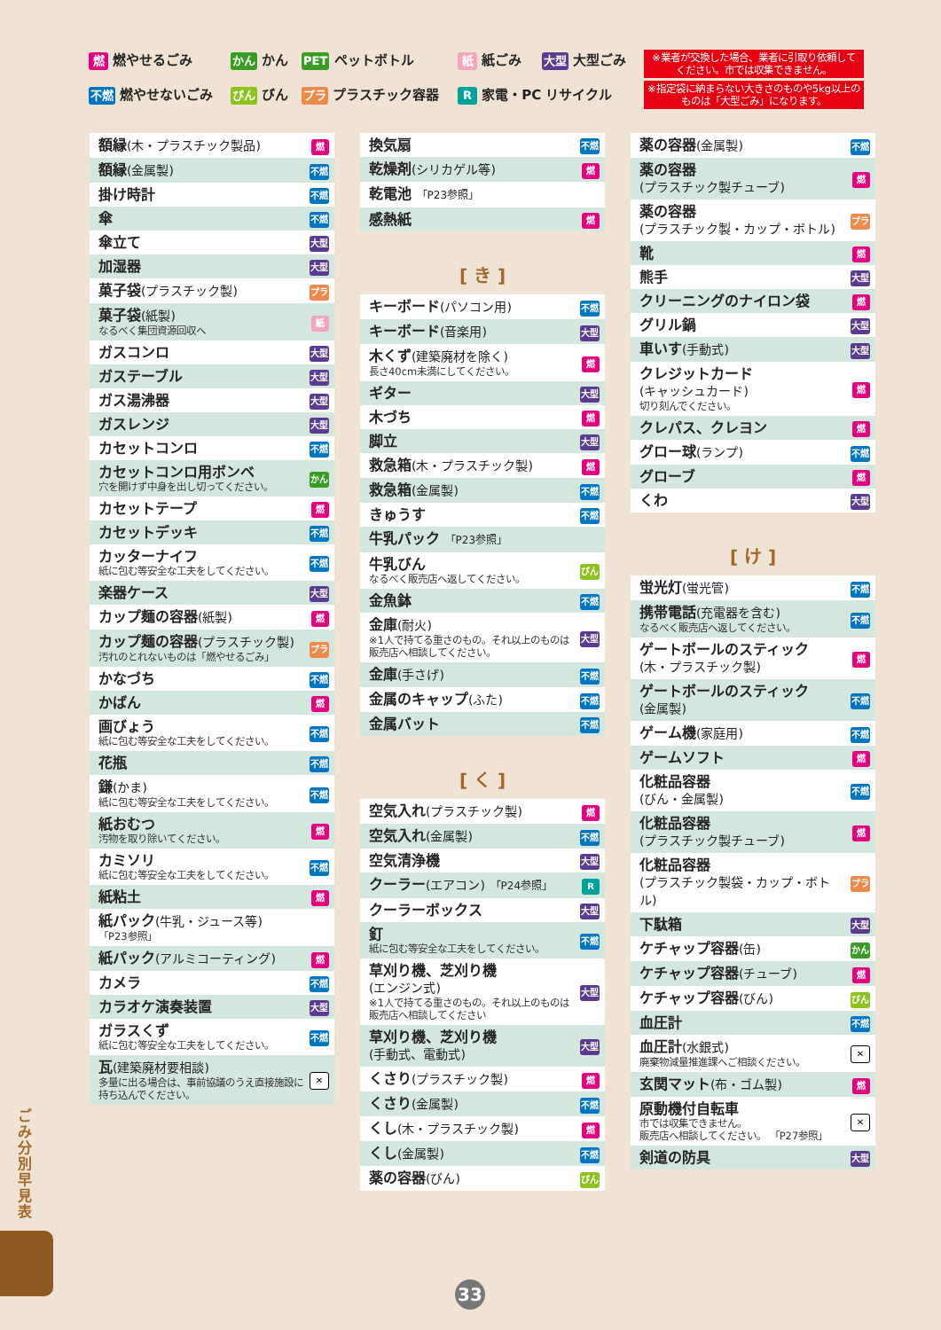燃 燃やせるごみ
かん かん
PET ペットボトル
紙 紙ごみ
大型 大型ごみ
不燃 燃やせないごみ
びん びん
プラ プラスチック容器
R 家電・PC リサイクル
※業者が交換した場合、業者に引取り依頼してください。市では収集できません。
※指定袋に納まらない大きさのものや5kg以上のものは「大型ごみ」になります。
| 額縁 (木・プラスチック製品) | 燃 |
| 額縁 (金属製) | 不燃 |
| 掛け時計 | 不燃 |
| 傘 | 不燃 |
| 傘立て | 大型 |
| 加湿器 | 大型 |
| 菓子袋 (プラスチック製) | プラ |
| 菓子袋 (紙製) なるべく集団資源回収へ | 紙 |
| ガスコンロ | 大型 |
| ガステーブル | 大型 |
| ガス湯沸器 | 大型 |
| ガスレンジ | 大型 |
| カセットコンロ | 不燃 |
| カセットコンロ用ボンベ 穴を開けず中身を出し切ってください。 | かん |
| カセットテープ | 燃 |
| カセットデッキ | 不燃 |
| カッターナイフ 紙に包む等安全な工夫をしてください。 | 不燃 |
| 楽器ケース | 大型 |
| カップ麺の容器 (紙製) | 燃 |
| カップ麺の容器 (プラスチック製) 汚れのとれないものは「燃やせるごみ」 | プラ |
| かなづち | 不燃 |
| かばん | 燃 |
| 画びょう 紙に包む等安全な工夫をしてください。 | 不燃 |
| 花瓶 | 不燃 |
| 鎌 (かま) 紙に包む等安全な工夫をしてください。 | 不燃 |
| 紙おむつ 汚物を取り除いてください。 | 燃 |
| カミソリ 紙に包む等安全な工夫をしてください。 | 不燃 |
| 紙粘土 | 燃 |
| 紙パック (牛乳・ジュース等) 「P23参照」 | |
| 紙パック (アルミコーティング) | 燃 |
| カメラ | 不燃 |
| カラオケ演奏装置 | 大型 |
| ガラスくず 紙に包む等安全な工夫をしてください。 | 不燃 |
| 瓦 (建築廃材要相談) 多量に出る場合は、事前協議のうえ直接施設に持ち込んでください。 | ✕ |
| 換気扇 | 不燃 |
| 乾燥剤 (シリカゲル等) | 燃 |
| 乾電池 「P23参照」 | |
| 感熱紙 | 燃 |
[ き ]
| キーボード (パソコン用) | 不燃 |
| キーボード (音楽用) | 大型 |
| 木くず (建築廃材を除く) 長さ40cm未満にしてください。 | 燃 |
| ギター | 大型 |
| 木づち | 燃 |
| 脚立 | 大型 |
| 救急箱 (木・プラスチック製) | 燃 |
| 救急箱 (金属製) | 不燃 |
| きゅうす | 不燃 |
| 牛乳パック 「P23参照」 | |
| 牛乳びん なるべく販売店へ返してください。 | びん |
| 金魚鉢 | 不燃 |
| 金庫 (耐火) ※1人で持てる重さのもの。それ以上のものは販売店へ相談してください。 | 大型 |
| 金庫 (手さげ) | 不燃 |
| 金属のキャップ (ふた) | 不燃 |
| 金属バット | 不燃 |
[ く ]
| 空気入れ (プラスチック製) | 燃 |
| 空気入れ (金属製) | 不燃 |
| 空気清浄機 | 大型 |
| クーラー (エアコン) 「P24参照」 | R |
| クーラーボックス | 大型 |
| 釘 紙に包む等安全な工夫をしてください。 | 不燃 |
| 草刈り機、芝刈り機 (エンジン式) ※1人で持てる重さのもの。それ以上のものは販売店へ相談してください | 大型 |
| 草刈り機、芝刈り機 (手動式、電動式) | 大型 |
| くさり (プラスチック製) | 燃 |
| くさり (金属製) | 不燃 |
| くし (木・プラスチック製) | 燃 |
| くし (金属製) | 不燃 |
| 薬の容器 (びん) | びん |
| 薬の容器 (金属製) | 不燃 |
| 薬の容器 (プラスチック製チューブ) | 燃 |
| 薬の容器 (プラスチック製・カップ・ボトル) | プラ |
| 靴 | 燃 |
| 熊手 | 大型 |
| クリーニングのナイロン袋 | 燃 |
| グリル鍋 | 大型 |
| 車いす (手動式) | 大型 |
| クレジットカード (キャッシュカード) 切り刻んでください。 | 燃 |
| クレパス、クレヨン | 燃 |
| グロー球 (ランプ) | 不燃 |
| グローブ | 燃 |
| くわ | 大型 |
[ け ]
| 蛍光灯 (蛍光管) | 不燃 |
| 携帯電話 (充電器を含む) なるべく販売店へ返してください。 | 不燃 |
| ゲートボールのスティック (木・プラスチック製) | 燃 |
| ゲートボールのスティック (金属製) | 不燃 |
| ゲーム機 (家庭用) | 不燃 |
| ゲームソフト | 燃 |
| 化粧品容器 (びん・金属製) | 不燃 |
| 化粧品容器 (プラスチック製チューブ) | 燃 |
| 化粧品容器 (プラスチック製袋・カップ・ボトル) | プラ |
| 下駄箱 | 大型 |
| ケチャップ容器 (缶) | かん |
| ケチャップ容器 (チューブ) | 燃 |
| ケチャップ容器 (びん) | びん |
| 血圧計 | 不燃 |
| 血圧計 (水銀式) 廃棄物減量推進課へご相談ください。 | ✕ |
| 玄関マット (布・ゴム製) | 燃 |
| 原動機付自転車 市では収集できません。 販売店へ相談してください。 「P27参照」 | ✕ |
| 剣道の防具 | 大型 |
ごみ分別早見表
33